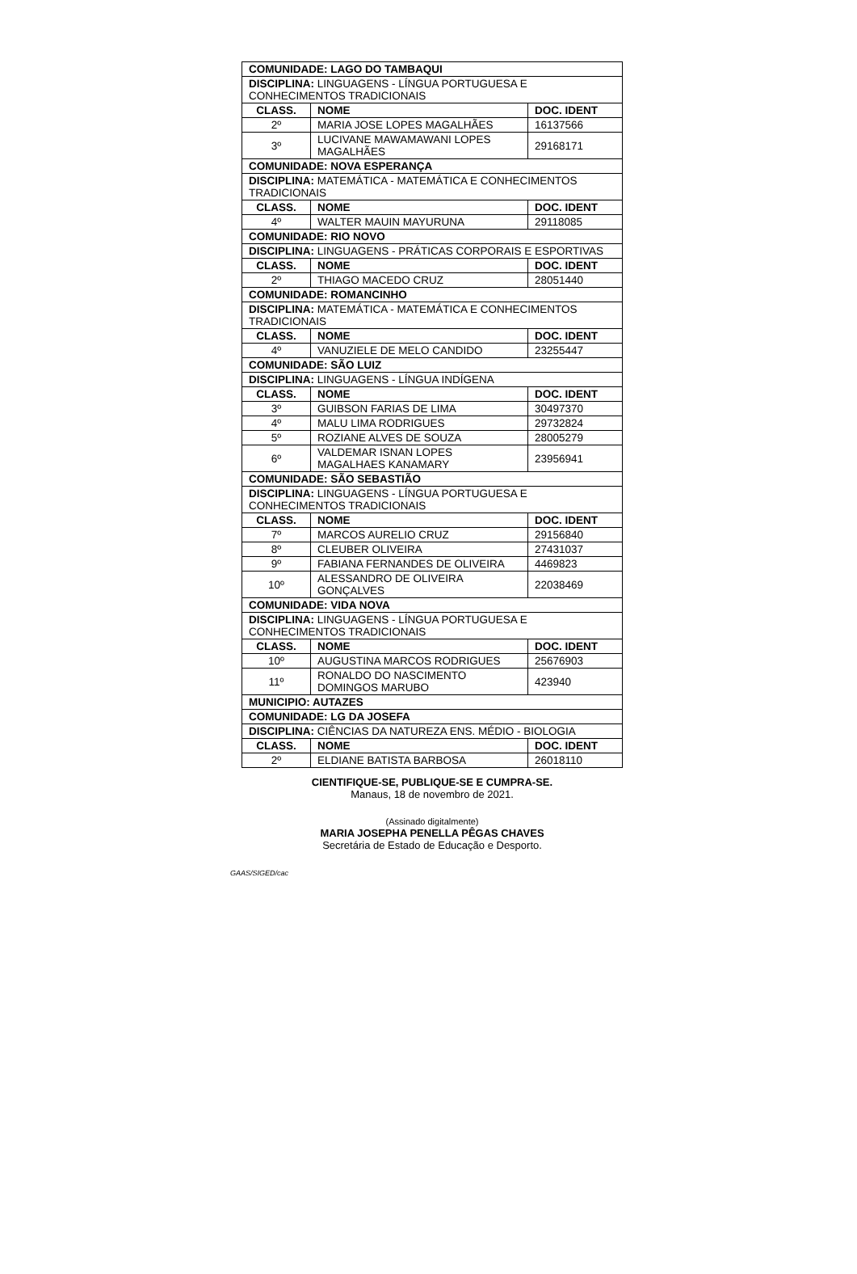| COMUNIDADE: LAGO DO TAMBAQUI | | |
| --- | --- | --- |
| DISCIPLINA: LINGUAGENS - LÍNGUA PORTUGUESA E CONHECIMENTOS TRADICIONAIS | | |
| CLASS. | NOME | DOC. IDENT |
| 2º | MARIA JOSE LOPES MAGALHÃES | 16137566 |
| 3º | LUCIVANE MAWAMAWANI LOPES MAGALHÃES | 29168171 |
| COMUNIDADE: NOVA ESPERANÇA | | |
| DISCIPLINA: MATEMÁTICA - MATEMÁTICA E CONHECIMENTOS TRADICIONAIS | | |
| CLASS. | NOME | DOC. IDENT |
| 4º | WALTER MAUIN MAYURUNA | 29118085 |
| COMUNIDADE: RIO NOVO | | |
| DISCIPLINA: LINGUAGENS - PRÁTICAS CORPORAIS E ESPORTIVAS | | |
| CLASS. | NOME | DOC. IDENT |
| 2º | THIAGO MACEDO CRUZ | 28051440 |
| COMUNIDADE: ROMANCINHO | | |
| DISCIPLINA: MATEMÁTICA - MATEMÁTICA E CONHECIMENTOS TRADICIONAIS | | |
| CLASS. | NOME | DOC. IDENT |
| 4º | VANUZIELE DE MELO CANDIDO | 23255447 |
| COMUNIDADE: SÃO LUIZ | | |
| DISCIPLINA: LINGUAGENS - LÍNGUA INDÍGENA | | |
| CLASS. | NOME | DOC. IDENT |
| 3º | GUIBSON FARIAS DE LIMA | 30497370 |
| 4º | MALU LIMA RODRIGUES | 29732824 |
| 5º | ROZIANE ALVES DE SOUZA | 28005279 |
| 6º | VALDEMAR ISNAN LOPES MAGALHAES KANAMARY | 23956941 |
| COMUNIDADE: SÃO SEBASTIÃO | | |
| DISCIPLINA: LINGUAGENS - LÍNGUA PORTUGUESA E CONHECIMENTOS TRADICIONAIS | | |
| CLASS. | NOME | DOC. IDENT |
| 7º | MARCOS AURELIO CRUZ | 29156840 |
| 8º | CLEUBER OLIVEIRA | 27431037 |
| 9º | FABIANA FERNANDES DE OLIVEIRA | 4469823 |
| 10º | ALESSANDRO DE OLIVEIRA GONÇALVES | 22038469 |
| COMUNIDADE: VIDA NOVA | | |
| DISCIPLINA: LINGUAGENS - LÍNGUA PORTUGUESA E CONHECIMENTOS TRADICIONAIS | | |
| CLASS. | NOME | DOC. IDENT |
| 10º | AUGUSTINA MARCOS RODRIGUES | 25676903 |
| 11º | RONALDO DO NASCIMENTO DOMINGOS MARUBO | 423940 |
| MUNICIPIO: AUTAZES | | |
| COMUNIDADE: LG DA JOSEFA | | |
| DISCIPLINA: CIÊNCIAS DA NATUREZA ENS. MÉDIO - BIOLOGIA | | |
| CLASS. | NOME | DOC. IDENT |
| 2º | ELDIANE BATISTA BARBOSA | 26018110 |
CIENTIFIQUE-SE, PUBLIQUE-SE E CUMPRA-SE.
Manaus, 18 de novembro de 2021.
(Assinado digitalmente)
MARIA JOSEPHA PENELLA PÊGAS CHAVES
Secretária de Estado de Educação e Desporto.
GAAS/SIGED/cac